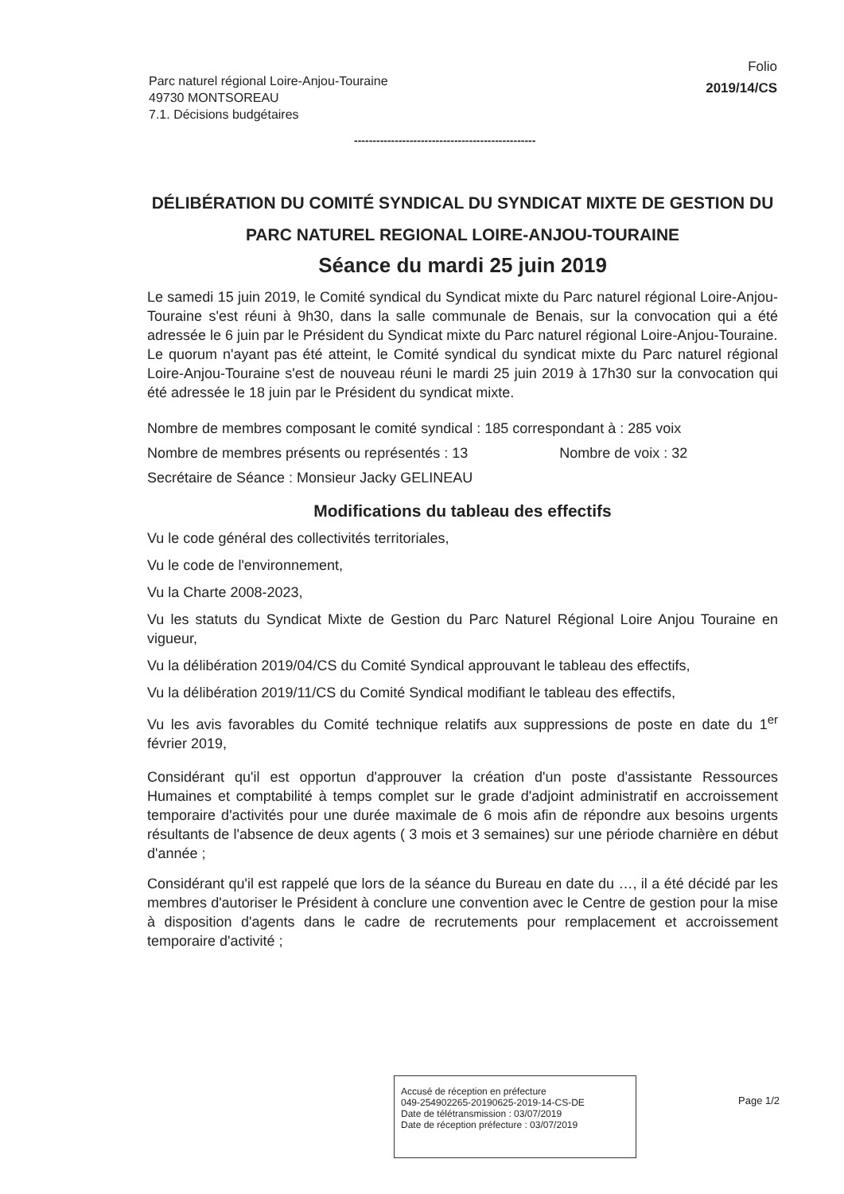Parc naturel régional Loire-Anjou-Touraine
49730 MONTSOREAU
7.1. Décisions budgétaires
Folio
2019/14/CS
-------------------------------------------------
DÉLIBÉRATION DU COMITÉ SYNDICAL DU SYNDICAT MIXTE DE GESTION DU PARC NATUREL REGIONAL LOIRE-ANJOU-TOURAINE
Séance du mardi 25 juin 2019
Le samedi 15 juin 2019, le Comité syndical du Syndicat mixte du Parc naturel régional Loire-Anjou-Touraine s'est réuni à 9h30, dans la salle communale de Benais, sur la convocation qui a été adressée le 6 juin par le Président du Syndicat mixte du Parc naturel régional Loire-Anjou-Touraine.
Le quorum n'ayant pas été atteint, le Comité syndical du syndicat mixte du Parc naturel régional Loire-Anjou-Touraine s'est de nouveau réuni le mardi 25 juin 2019 à 17h30 sur la convocation qui été adressée le 18 juin par le Président du syndicat mixte.
Nombre de membres composant le comité syndical : 185 correspondant à : 285 voix
Nombre de membres présents ou représentés : 13 Nombre de voix : 32
Secrétaire de Séance : Monsieur Jacky GELINEAU
Modifications du tableau des effectifs
Vu le code général des collectivités territoriales,
Vu le code de l'environnement,
Vu la Charte 2008-2023,
Vu les statuts du Syndicat Mixte de Gestion du Parc Naturel Régional Loire Anjou Touraine en vigueur,
Vu la délibération 2019/04/CS du Comité Syndical approuvant le tableau des effectifs,
Vu la délibération 2019/11/CS du Comité Syndical modifiant le tableau des effectifs,
Vu les avis favorables du Comité technique relatifs aux suppressions de poste en date du 1<sup>er</sup> février 2019,
Considérant qu'il est opportun d'approuver la création d'un poste d'assistante Ressources Humaines et comptabilité à temps complet sur le grade d'adjoint administratif en accroissement temporaire d'activités pour une durée maximale de 6 mois afin de répondre aux besoins urgents résultants de l'absence de deux agents ( 3 mois et 3 semaines) sur une période charnière en début d'année ;
Considérant qu'il est rappelé que lors de la séance du Bureau en date du …, il a été décidé par les membres d'autoriser le Président à conclure une convention avec le Centre de gestion pour la mise à disposition d'agents dans le cadre de recrutements pour remplacement et accroissement temporaire d'activité ;
Accusé de réception en préfecture
049-254902265-20190625-2019-14-CS-DE
Date de télétransmission : 03/07/2019
Date de réception préfecture : 03/07/2019
Page 1/2